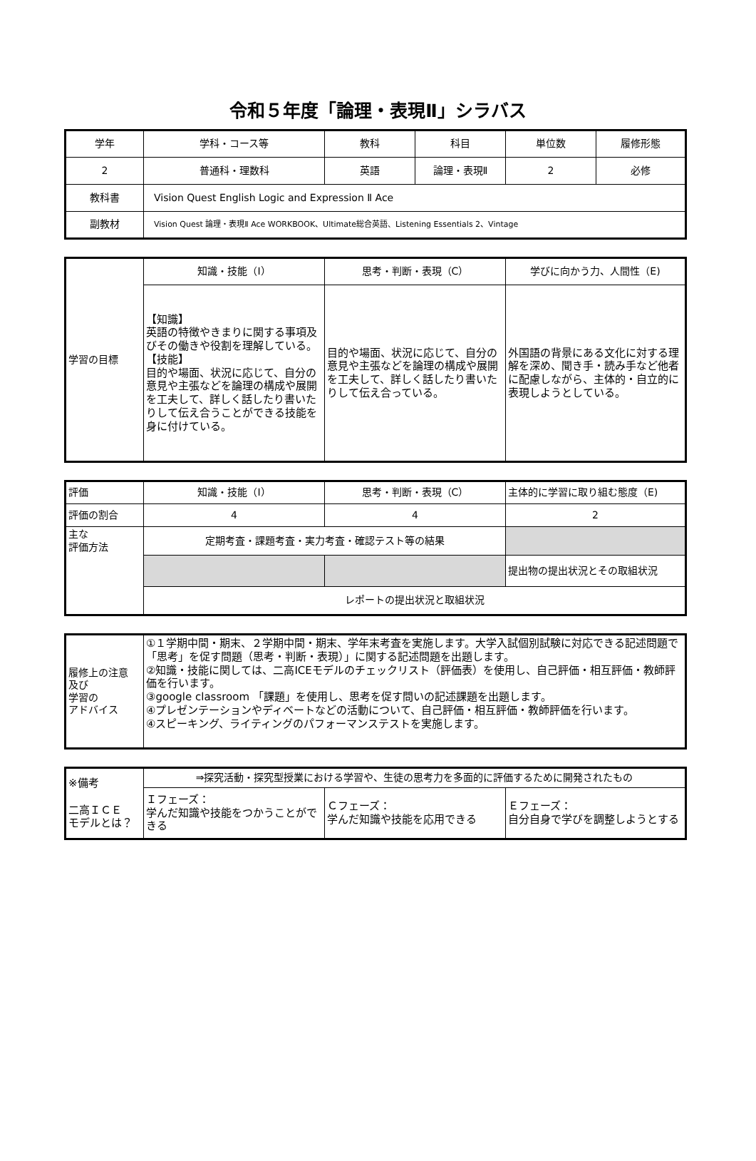令和５年度「論理・表現Ⅱ」シラバス
| 学年 | 学科・コース等 | 教科 | 科目 | 単位数 | 履修形態 |
| 2 | 普通科・理数科 | 英語 | 論理・表現Ⅱ | 2 | 必修 |
| 教科書 | Vision Quest English Logic and Expression Ⅱ Ace | | | | |
| 副教材 | Vision Quest 論理・表現Ⅱ Ace WORKBOOK、Ultimate総合英語、Listening Essentials 2、Vintage | | | | |
| 学習の目標 | 知識・技能（I） | 思考・判断・表現（C） | 学びに向かう力、人間性（E) |
| | 【知識】 英語の特徴やきまりに関する事項及びその働きや役割を理解している。 【技能】 目的や場面、状況に応じて、自分の意見や主張などを論理の構成や展開を工夫して、詳しく話したり書いたりして伝え合うことができる技能を身に付けている。 | 目的や場面、状況に応じて、自分の意見や主張などを論理の構成や展開を工夫して、詳しく話したり書いたりして伝え合っている。 | 外国語の背景にある文化に対する理解を深め、聞き手・読み手など他者に配慮しながら、主体的・自立的に表現しようとしている。 |
| 評価 | 知識・技能（I） | 思考・判断・表現（C） | 主体的に学習に取り組む態度（E) |
| 評価の割合 | 4 | 4 | 2 |
| 主な 評価方法 | 定期考査・課題考査・実力考査・確認テスト等の結果 | | |
| | | | 提出物の提出状況とその取組状況 |
| | レポートの提出状況と取組状況 | | |
| 履修上の注意 及び 学習の アドバイス | ①１学期中間・期末、２学期中間・期末、学年末考査を実施します。大学入試個別試験に対応できる記述問題で「思考」を促す問題（思考・判断・表現）」に関する記述問題を出題します。 ②知識・技能に関しては、二高ICEモデルのチェックリスト（評価表）を使用し、自己評価・相互評価・教師評価を行います。 ③google classroom 「課題」を使用し、思考を促す問いの記述課題を出題します。 ④プレゼンテーションやディベートなどの活動について、自己評価・相互評価・教師評価を行います。 ④スピーキング、ライティングのパフォーマンステストを実施します。 |
| ※備考 二高ＩＣＥ モデルとは？ | ⇒探究活動・探究型授業における学習や、生徒の思考力を多面的に評価するために開発されたもの | | |
| | Ｉフェーズ： 学んだ知識や技能をつかうことができる | Ｃフェーズ： 学んだ知識や技能を応用できる | Ｅフェーズ： 自分自身で学びを調整しようとする |